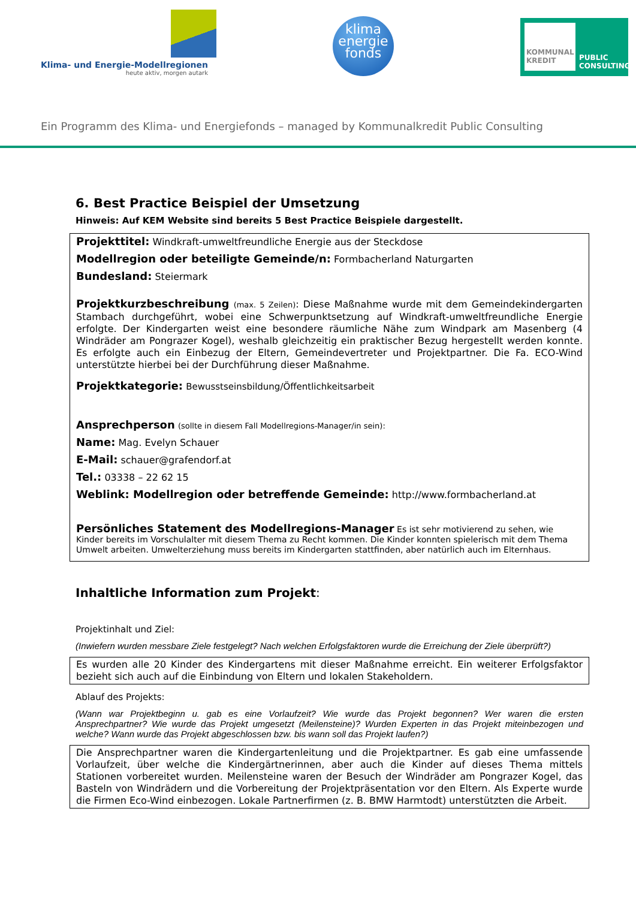Klima- und Energie-Modellregionen
heute aktiv, morgen autark
klima
energie
fonds
KOMMUNAL
KREDIT
PUBLIC
CONSULTING
Ein Programm des Klima- und Energiefonds – managed by Kommunalkredit Public Consulting
6. Best Practice Beispiel der Umsetzung
Hinweis: Auf KEM Website sind bereits 5 Best Practice Beispiele dargestellt.
Projekttitel: Windkraft-umweltfreundliche Energie aus der Steckdose
Modellregion oder beteiligte Gemeinde/n: Formbacherland Naturgarten
Bundesland: Steiermark
Projektkurzbeschreibung (max. 5 Zeilen): Diese Maßnahme wurde mit dem Gemeindekindergarten Stambach durchgeführt, wobei eine Schwerpunktsetzung auf Windkraft-umweltfreundliche Energie erfolgte. Der Kindergarten weist eine besondere räumliche Nähe zum Windpark am Masenberg (4 Windräder am Pongrazer Kogel), weshalb gleichzeitig ein praktischer Bezug hergestellt werden konnte. Es erfolgte auch ein Einbezug der Eltern, Gemeindevertreter und Projektpartner. Die Fa. ECO-Wind unterstützte hierbei bei der Durchführung dieser Maßnahme.
Projektkategorie: Bewusstseinsbildung/Öffentlichkeitsarbeit
Ansprechperson (sollte in diesem Fall Modellregions-Manager/in sein):
Name: Mag. Evelyn Schauer
E-Mail: schauer@grafendorf.at
Tel.: 03338 – 22 62 15
Weblink: Modellregion oder betreffende Gemeinde: http://www.formbacherland.at
Persönliches Statement des Modellregions-Manager Es ist sehr motivierend zu sehen, wie Kinder bereits im Vorschulalter mit diesem Thema zu Recht kommen. Die Kinder konnten spielerisch mit dem Thema Umwelt arbeiten. Umwelterziehung muss bereits im Kindergarten stattfinden, aber natürlich auch im Elternhaus.
Inhaltliche Information zum Projekt:
Projektinhalt und Ziel:
(Inwiefern wurden messbare Ziele festgelegt? Nach welchen Erfolgsfaktoren wurde die Erreichung der Ziele überprüft?)
Es wurden alle 20 Kinder des Kindergartens mit dieser Maßnahme erreicht. Ein weiterer Erfolgsfaktor bezieht sich auch auf die Einbindung von Eltern und lokalen Stakeholdern.
Ablauf des Projekts:
(Wann war Projektbeginn u. gab es eine Vorlaufzeit? Wie wurde das Projekt begonnen? Wer waren die ersten Ansprechpartner? Wie wurde das Projekt umgesetzt (Meilensteine)? Wurden Experten in das Projekt miteinbezogen und welche? Wann wurde das Projekt abgeschlossen bzw. bis wann soll das Projekt laufen?)
Die Ansprechpartner waren die Kindergartenleitung und die Projektpartner. Es gab eine umfassende Vorlaufzeit, über welche die Kindergärtnerinnen, aber auch die Kinder auf dieses Thema mittels Stationen vorbereitet wurden. Meilensteine waren der Besuch der Windräder am Pongrazer Kogel, das Basteln von Windrädern und die Vorbereitung der Projektpräsentation vor den Eltern. Als Experte wurde die Firmen Eco-Wind einbezogen. Lokale Partnerfirmen (z. B. BMW Harmtodt) unterstützten die Arbeit.